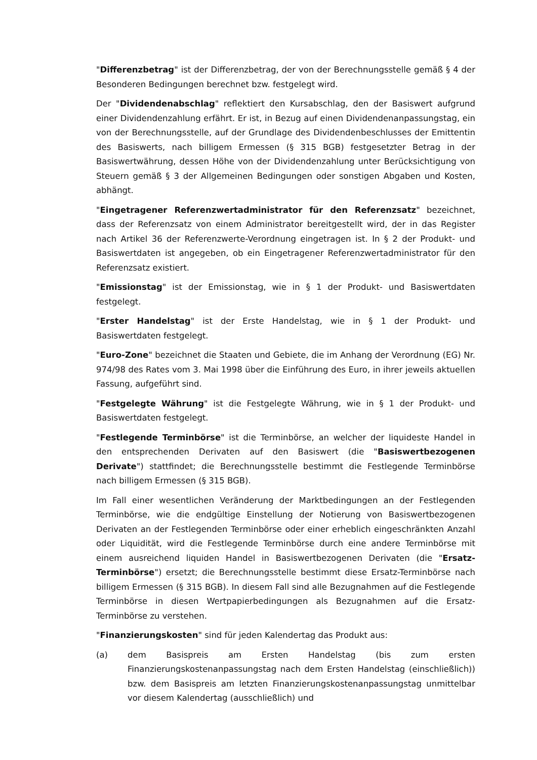"Differenzbetrag" ist der Differenzbetrag, der von der Berechnungsstelle gemäß § 4 der Besonderen Bedingungen berechnet bzw. festgelegt wird.
Der "Dividendenabschlag" reflektiert den Kursabschlag, den der Basiswert aufgrund einer Dividendenzahlung erfährt. Er ist, in Bezug auf einen Dividendenanpassungstag, ein von der Berechnungsstelle, auf der Grundlage des Dividendenbeschlusses der Emittentin des Basiswerts, nach billigem Ermessen (§ 315 BGB) festgesetzter Betrag in der Basiswertwährung, dessen Höhe von der Dividendenzahlung unter Berücksichtigung von Steuern gemäß § 3 der Allgemeinen Bedingungen oder sonstigen Abgaben und Kosten, abhängt.
"Eingetragener Referenzwertadministrator für den Referenzsatz" bezeichnet, dass der Referenzsatz von einem Administrator bereitgestellt wird, der in das Register nach Artikel 36 der Referenzwerte-Verordnung eingetragen ist. In § 2 der Produkt- und Basiswertdaten ist angegeben, ob ein Eingetragener Referenzwertadministrator für den Referenzsatz existiert.
"Emissionstag" ist der Emissionstag, wie in § 1 der Produkt- und Basiswertdaten festgelegt.
"Erster Handelstag" ist der Erste Handelstag, wie in § 1 der Produkt- und Basiswertdaten festgelegt.
"Euro-Zone" bezeichnet die Staaten und Gebiete, die im Anhang der Verordnung (EG) Nr. 974/98 des Rates vom 3. Mai 1998 über die Einführung des Euro, in ihrer jeweils aktuellen Fassung, aufgeführt sind.
"Festgelegte Währung" ist die Festgelegte Währung, wie in § 1 der Produkt- und Basiswertdaten festgelegt.
"Festlegende Terminbörse" ist die Terminbörse, an welcher der liquideste Handel in den entsprechenden Derivaten auf den Basiswert (die "Basiswertbezogenen Derivate") stattfindet; die Berechnungsstelle bestimmt die Festlegende Terminbörse nach billigem Ermessen (§ 315 BGB).
Im Fall einer wesentlichen Veränderung der Marktbedingungen an der Festlegenden Terminbörse, wie die endgültige Einstellung der Notierung von Basiswertbezogenen Derivaten an der Festlegenden Terminbörse oder einer erheblich eingeschränkten Anzahl oder Liquidität, wird die Festlegende Terminbörse durch eine andere Terminbörse mit einem ausreichend liquiden Handel in Basiswertbezogenen Derivaten (die "Ersatz-Terminbörse") ersetzt; die Berechnungsstelle bestimmt diese Ersatz-Terminbörse nach billigem Ermessen (§ 315 BGB). In diesem Fall sind alle Bezugnahmen auf die Festlegende Terminbörse in diesen Wertpapierbedingungen als Bezugnahmen auf die Ersatz-Terminbörse zu verstehen.
"Finanzierungskosten" sind für jeden Kalendertag das Produkt aus:
(a) dem Basispreis am Ersten Handelstag (bis zum ersten Finanzierungskostenanpassungstag nach dem Ersten Handelstag (einschließlich)) bzw. dem Basispreis am letzten Finanzierungskostenanpassungstag unmittelbar vor diesem Kalendertag (ausschließlich) und